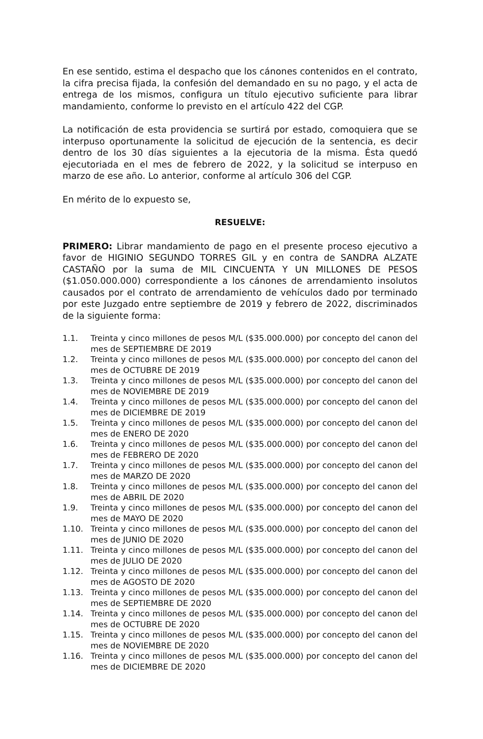En ese sentido, estima el despacho que los cánones contenidos en el contrato, la cifra precisa fijada, la confesión del demandado en su no pago, y el acta de entrega de los mismos, configura un título ejecutivo suficiente para librar mandamiento, conforme lo previsto en el artículo 422 del CGP.
La notificación de esta providencia se surtirá por estado, comoquiera que se interpuso oportunamente la solicitud de ejecución de la sentencia, es decir dentro de los 30 días siguientes a la ejecutoria de la misma. Ésta quedó ejecutoriada en el mes de febrero de 2022, y la solicitud se interpuso en marzo de ese año. Lo anterior, conforme al artículo 306 del CGP.
En mérito de lo expuesto se,
RESUELVE:
PRIMERO: Librar mandamiento de pago en el presente proceso ejecutivo a favor de HIGINIO SEGUNDO TORRES GIL y en contra de SANDRA ALZATE CASTAÑO por la suma de MIL CINCUENTA Y UN MILLONES DE PESOS ($1.050.000.000) correspondiente a los cánones de arrendamiento insolutos causados por el contrato de arrendamiento de vehículos dado por terminado por este Juzgado entre septiembre de 2019 y febrero de 2022, discriminados de la siguiente forma:
1.1. Treinta y cinco millones de pesos M/L ($35.000.000) por concepto del canon del mes de SEPTIEMBRE DE 2019
1.2. Treinta y cinco millones de pesos M/L ($35.000.000) por concepto del canon del mes de OCTUBRE DE 2019
1.3. Treinta y cinco millones de pesos M/L ($35.000.000) por concepto del canon del mes de NOVIEMBRE DE 2019
1.4. Treinta y cinco millones de pesos M/L ($35.000.000) por concepto del canon del mes de DICIEMBRE DE 2019
1.5. Treinta y cinco millones de pesos M/L ($35.000.000) por concepto del canon del mes de ENERO DE 2020
1.6. Treinta y cinco millones de pesos M/L ($35.000.000) por concepto del canon del mes de FEBRERO DE 2020
1.7. Treinta y cinco millones de pesos M/L ($35.000.000) por concepto del canon del mes de MARZO DE 2020
1.8. Treinta y cinco millones de pesos M/L ($35.000.000) por concepto del canon del mes de ABRIL DE 2020
1.9. Treinta y cinco millones de pesos M/L ($35.000.000) por concepto del canon del mes de MAYO DE 2020
1.10. Treinta y cinco millones de pesos M/L ($35.000.000) por concepto del canon del mes de JUNIO DE 2020
1.11. Treinta y cinco millones de pesos M/L ($35.000.000) por concepto del canon del mes de JULIO DE 2020
1.12. Treinta y cinco millones de pesos M/L ($35.000.000) por concepto del canon del mes de AGOSTO DE 2020
1.13. Treinta y cinco millones de pesos M/L ($35.000.000) por concepto del canon del mes de SEPTIEMBRE DE 2020
1.14. Treinta y cinco millones de pesos M/L ($35.000.000) por concepto del canon del mes de OCTUBRE DE 2020
1.15. Treinta y cinco millones de pesos M/L ($35.000.000) por concepto del canon del mes de NOVIEMBRE DE 2020
1.16. Treinta y cinco millones de pesos M/L ($35.000.000) por concepto del canon del mes de DICIEMBRE DE 2020